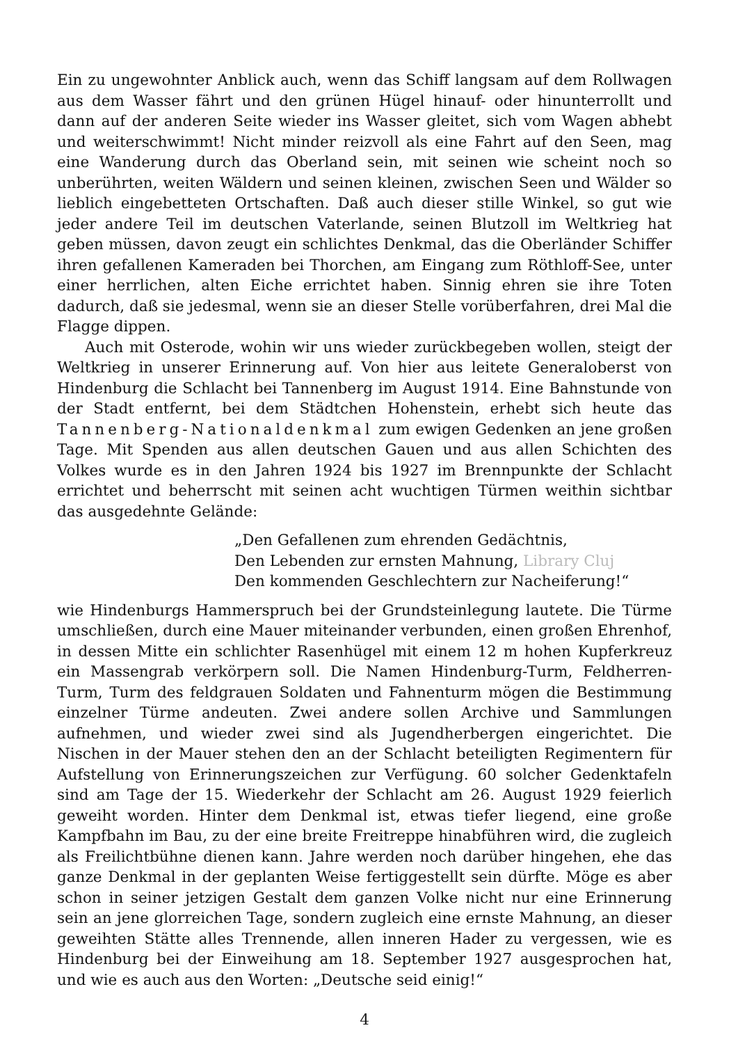Ein zu ungewohnter Anblick auch, wenn das Schiff langsam auf dem Rollwagen aus dem Wasser fährt und den grünen Hügel hinauf- oder hinunterrollt und dann auf der anderen Seite wieder ins Wasser gleitet, sich vom Wagen abhebt und weiterschwimmt! Nicht minder reizvoll als eine Fahrt auf den Seen, mag eine Wanderung durch das Oberland sein, mit seinen wie scheint noch so unberührten, weiten Wäldern und seinen kleinen, zwischen Seen und Wälder so lieblich eingebetteten Ortschaften. Daß auch dieser stille Winkel, so gut wie jeder andere Teil im deutschen Vaterlande, seinen Blutzoll im Weltkrieg hat geben müssen, davon zeugt ein schlichtes Denkmal, das die Oberländer Schiffer ihren gefallenen Kameraden bei Thorchen, am Eingang zum Röthloff-See, unter einer herrlichen, alten Eiche errichtet haben. Sinnig ehren sie ihre Toten dadurch, daß sie jedesmal, wenn sie an dieser Stelle vorüberfahren, drei Mal die Flagge dippen.
Auch mit Osterode, wohin wir uns wieder zurückbegeben wollen, steigt der Weltkrieg in unserer Erinnerung auf. Von hier aus leitete Generaloberst von Hindenburg die Schlacht bei Tannenberg im August 1914. Eine Bahnstunde von der Stadt entfernt, bei dem Städtchen Hohenstein, erhebt sich heute das Tannenberg-Nationaldenkmal zum ewigen Gedenken an jene großen Tage. Mit Spenden aus allen deutschen Gauen und aus allen Schichten des Volkes wurde es in den Jahren 1924 bis 1927 im Brennpunkte der Schlacht errichtet und beherrscht mit seinen acht wuchtigen Türmen weithin sichtbar das ausgedehnte Gelände:
„Den Gefallenen zum ehrenden Gedächtnis,
Den Lebenden zur ernsten Mahnung, Library Cluj
Den kommenden Geschlechtern zur Nacheiferung!“
wie Hindenburgs Hammerspruch bei der Grundsteinlegung lautete. Die Türme umschließen, durch eine Mauer miteinander verbunden, einen großen Ehrenhof, in dessen Mitte ein schlichter Rasenhügel mit einem 12 m hohen Kupferkreuz ein Massengrab verkörpern soll. Die Namen Hindenburg-Turm, Feldherren-Turm, Turm des feldgrauen Soldaten und Fahnenturm mögen die Bestimmung einzelner Türme andeuten. Zwei andere sollen Archive und Sammlungen aufnehmen, und wieder zwei sind als Jugendherbergen eingerichtet. Die Nischen in der Mauer stehen den an der Schlacht beteiligten Regimentern für Aufstellung von Erinnerungszeichen zur Verfügung. 60 solcher Gedenktafeln sind am Tage der 15. Wiederkehr der Schlacht am 26. August 1929 feierlich geweiht worden. Hinter dem Denkmal ist, etwas tiefer liegend, eine große Kampfbahn im Bau, zu der eine breite Freitreppe hinabführen wird, die zugleich als Freilichtbühne dienen kann. Jahre werden noch darüber hingehen, ehe das ganze Denkmal in der geplanten Weise fertiggestellt sein dürfte. Möge es aber schon in seiner jetzigen Gestalt dem ganzen Volke nicht nur eine Erinnerung sein an jene glorreichen Tage, sondern zugleich eine ernste Mahnung, an dieser geweihten Stätte alles Trennende, allen inneren Hader zu vergessen, wie es Hindenburg bei der Einweihung am 18. September 1927 ausgesprochen hat, und wie es auch aus den Worten: „Deutsche seid einig!“
4